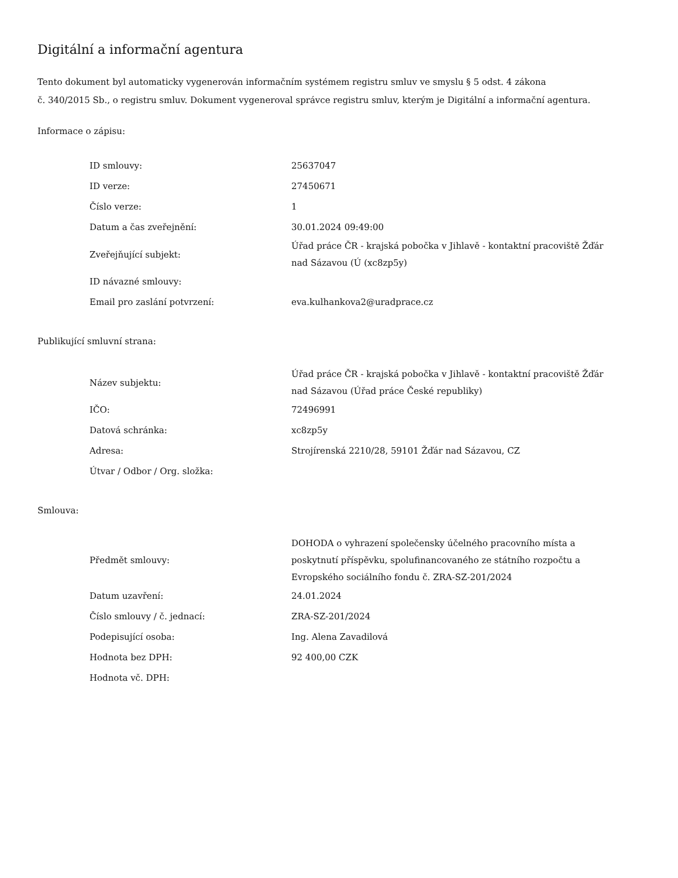Digitální a informační agentura
Tento dokument byl automaticky vygenerován informačním systémem registru smluv ve smyslu § 5 odst. 4 zákona
č. 340/2015 Sb., o registru smluv. Dokument vygeneroval správce registru smluv, kterým je Digitální a informační agentura.
Informace o zápisu:
| ID smlouvy: | 25637047 |
| ID verze: | 27450671 |
| Číslo verze: | 1 |
| Datum a čas zveřejnění: | 30.01.2024 09:49:00 |
| Zveřejňující subjekt: | Úřad práce ČR - krajská pobočka v Jihlavě - kontaktní pracoviště Žďár nad Sázavou (Ú (xc8zp5y) |
| ID návazné smlouvy: | |
| Email pro zaslání potvrzení: | eva.kulhankova2@uradprace.cz |
Publikující smluvní strana:
| Název subjektu: | Úřad práce ČR - krajská pobočka v Jihlavě - kontaktní pracoviště Žďár nad Sázavou (Úřad práce České republiky) |
| IČO: | 72496991 |
| Datová schránka: | xc8zp5y |
| Adresa: | Strojírenská 2210/28, 59101 Žďár nad Sázavou, CZ |
| Útvar / Odbor / Org. složka: | |
Smlouva:
| Předmět smlouvy: | DOHODA o vyhrazení společensky účelného pracovního místa a poskytnutí příspěvku, spolufinancovaného ze státního rozpočtu a Evropského sociálního fondu č. ZRA-SZ-201/2024 |
| Datum uzavření: | 24.01.2024 |
| Číslo smlouvy / č. jednací: | ZRA-SZ-201/2024 |
| Podepisující osoba: | Ing. Alena Zavadilová |
| Hodnota bez DPH: | 92 400,00 CZK |
| Hodnota vč. DPH: | |